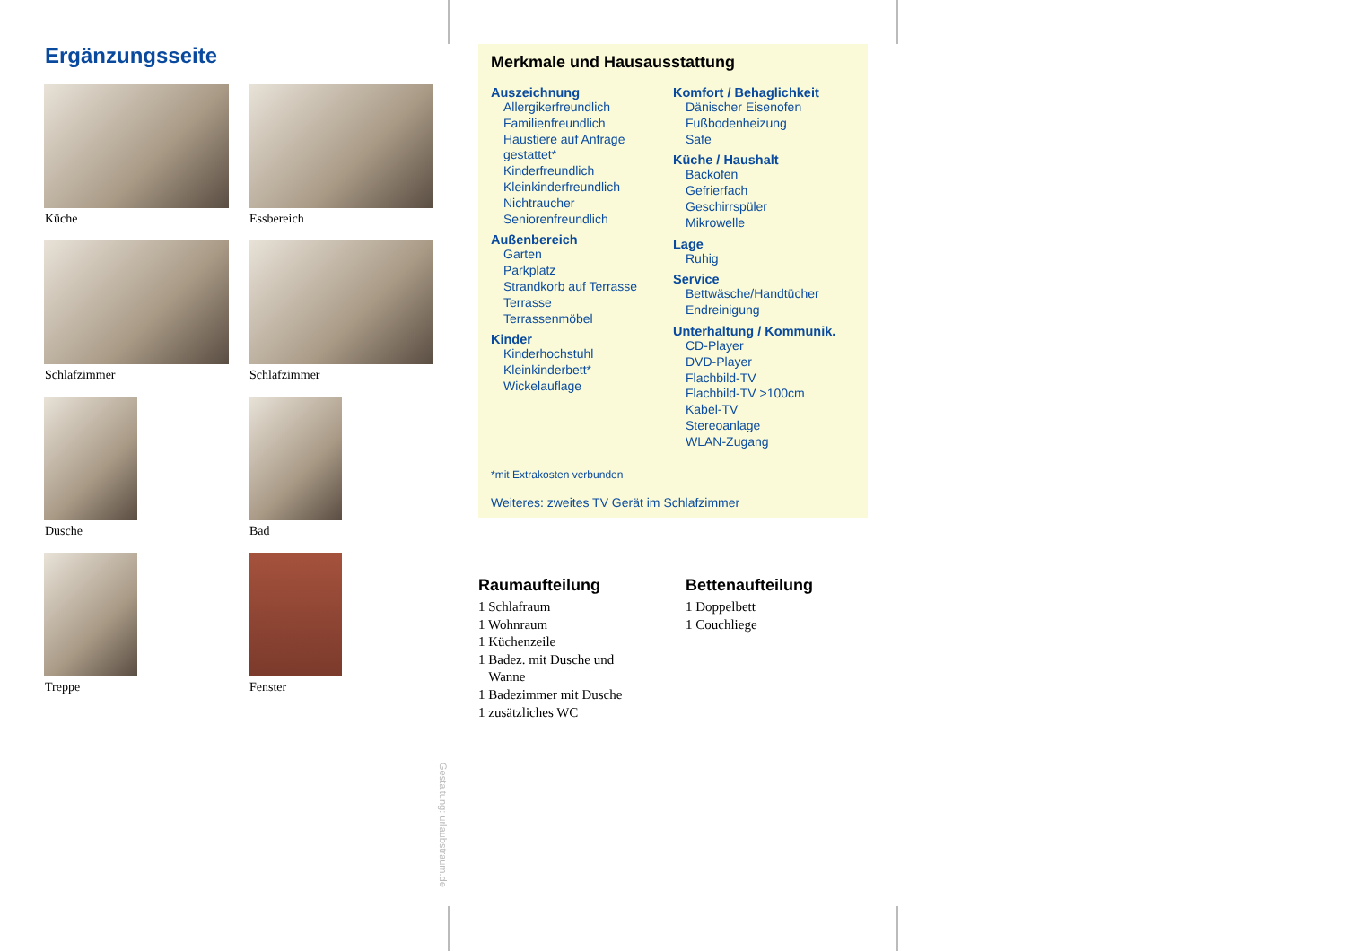Ergänzungsseite
Küche
Essbereich
Schlafzimmer
Schlafzimmer
Dusche
Bad
Treppe
Fenster
Gestaltung: urlaubstraum.de
Merkmale und Hausausstattung
Auszeichnung
Allergikerfreundlich
Familienfreundlich
Haustiere auf Anfrage
gestattet*
Kinderfreundlich
Kleinkinderfreundlich
Nichtraucher
Seniorenfreundlich
Außenbereich
Garten
Parkplatz
Strandkorb auf Terrasse
Terrasse
Terrassenmöbel
Kinder
Kinderhochstuhl
Kleinkinderbett*
Wickelauflage
Komfort / Behaglichkeit
Dänischer Eisenofen
Fußbodenheizung
Safe
Küche / Haushalt
Backofen
Gefrierfach
Geschirrspüler
Mikrowelle
Lage
Ruhig
Service
Bettwäsche/Handtücher
Endreinigung
Unterhaltung / Kommunik.
CD-Player
DVD-Player
Flachbild-TV
Flachbild-TV >100cm
Kabel-TV
Stereoanlage
WLAN-Zugang
*mit Extrakosten verbunden
Weiteres: zweites TV Gerät im Schlafzimmer
Raumaufteilung
1 Schlafraum
1 Wohnraum
1 Küchenzeile
1 Badez. mit Dusche und
Wanne
1 Badezimmer mit Dusche
1 zusätzliches WC
Bettenaufteilung
1 Doppelbett
1 Couchliege